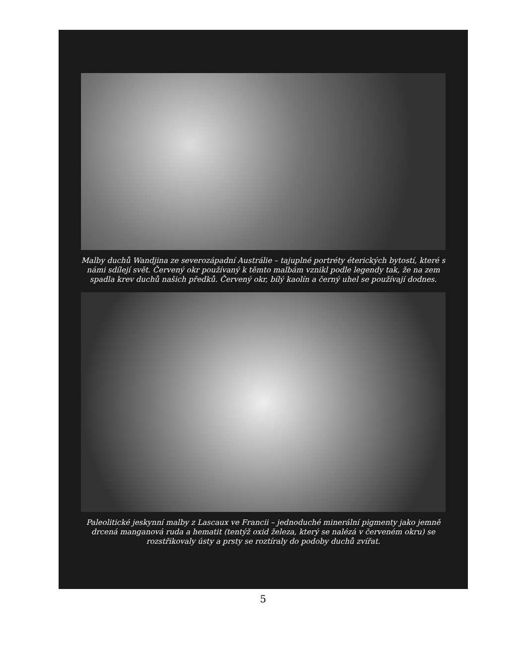Malby duchů Wandjina ze severozápadní Austrálie – tajuplné portréty éterických bytostí, které s námi sdílejí svět. Červený okr používaný k těmto malbám vznikl podle legendy tak, že na zem spadla krev duchů našich předků. Červený okr, bílý kaolín a černý uhel se používají dodnes.
Paleolitické jeskynní malby z Lascaux ve Francii – jednoduché minerální pigmenty jako jemně drcená manganová ruda a hematit (tentýž oxid železa, který se nalézá v červeném okru) se rozstřikovaly ústy a prsty se roztíraly do podoby duchů zvířat.
5